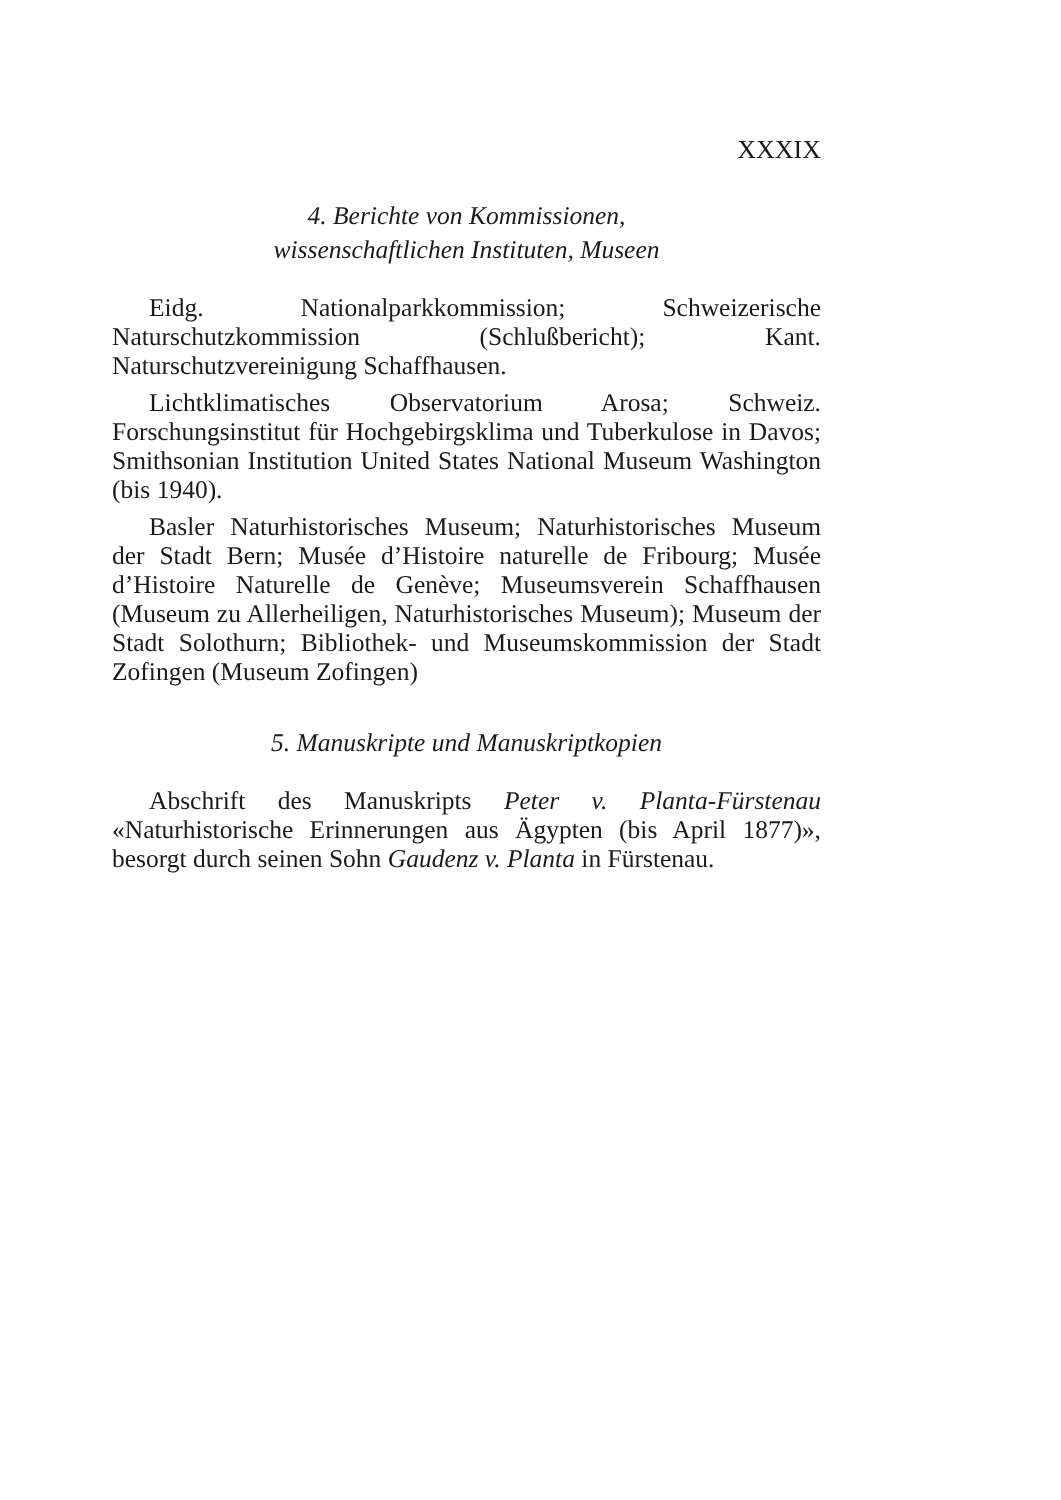XXXIX
4. Berichte von Kommissionen,
wissenschaftlichen Instituten, Museen
Eidg. Nationalparkkommission; Schweizerische Naturschutzkommission (Schlußbericht); Kant. Naturschutzvereinigung Schaffhausen.
Lichtklimatisches Observatorium Arosa; Schweiz. Forschungsinstitut für Hochgebirgsklima und Tuberkulose in Davos; Smithsonian Institution United States National Museum Washington (bis 1940).
Basler Naturhistorisches Museum; Naturhistorisches Museum der Stadt Bern; Musée d’Histoire naturelle de Fribourg; Musée d’Histoire Naturelle de Genève; Museumsverein Schaffhausen (Museum zu Allerheiligen, Naturhistorisches Museum); Museum der Stadt Solothurn; Bibliothek- und Museumskommission der Stadt Zofingen (Museum Zofingen)
5. Manuskripte und Manuskriptkopien
Abschrift des Manuskripts Peter v. Planta-Fürstenau «Naturhistorische Erinnerungen aus Ägypten (bis April 1877)», besorgt durch seinen Sohn Gaudenz v. Planta in Fürstenau.